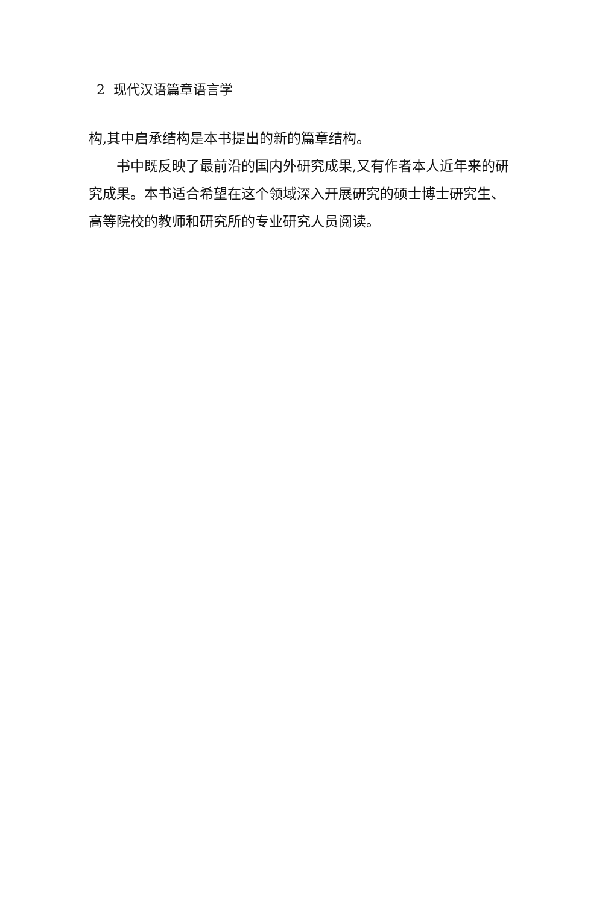2 现代汉语篇章语言学
构,其中启承结构是本书提出的新的篇章结构。
书中既反映了最前沿的国内外研究成果,又有作者本人近年来的研究成果。本书适合希望在这个领域深入开展研究的硕士博士研究生、高等院校的教师和研究所的专业研究人员阅读。